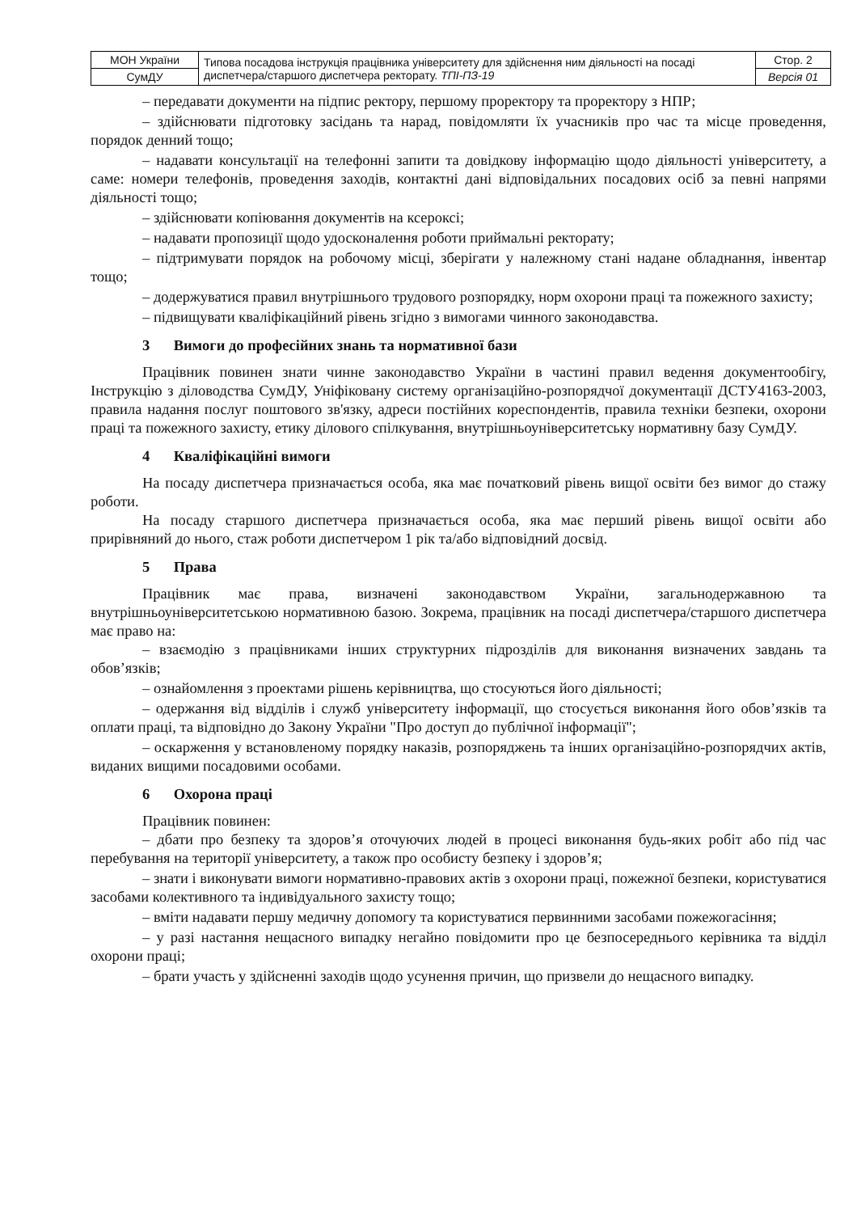| МОН України | Типова посадова інструкція працівника університету для здійснення ним діяльності на посаді диспетчера/старшого диспетчера ректорату. ТПІ-ПЗ-19 | Стор. 2 |
| СумДУ | | Версія 01 |
– передавати документи на підпис ректору, першому проректору та проректору з НПР;
– здійснювати підготовку засідань та нарад, повідомляти їх учасників про час та місце проведення, порядок денний тощо;
– надавати консультації на телефонні запити та довідкову інформацію щодо діяльності університету, а саме: номери телефонів, проведення заходів, контактні дані відповідальних посадових осіб за певні напрями діяльності тощо;
– здійснювати копіювання документів на ксероксі;
– надавати пропозиції щодо удосконалення роботи приймальні ректорату;
– підтримувати порядок на робочому місці, зберігати у належному стані надане обладнання, інвентар тощо;
– додержуватися правил внутрішнього трудового розпорядку, норм охорони праці та пожежного захисту;
– підвищувати кваліфікаційний рівень згідно з вимогами чинного законодавства.
3 Вимоги до професійних знань та нормативної бази
Працівник повинен знати чинне законодавство України в частині правил ведення документообігу, Інструкцію з діловодства СумДУ, Уніфіковану систему організаційно-розпорядчої документації ДСТУ4163-2003, правила надання послуг поштового зв'язку, адреси постійних кореспондентів, правила техніки безпеки, охорони праці та пожежного захисту, етику ділового спілкування, внутрішньоуніверситетську нормативну базу СумДУ.
4 Кваліфікаційні вимоги
На посаду диспетчера призначається особа, яка має початковий рівень вищої освіти без вимог до стажу роботи.
На посаду старшого диспетчера призначається особа, яка має перший рівень вищої освіти або прирівняний до нього, стаж роботи диспетчером 1 рік та/або відповідний досвід.
5 Права
Працівник має права, визначені законодавством України, загальнодержавною та внутрішньоуніверситетською нормативною базою. Зокрема, працівник на посаді диспетчера/старшого диспетчера має право на:
– взаємодію з працівниками інших структурних підрозділів для виконання визначених завдань та обов’язків;
– ознайомлення з проектами рішень керівництва, що стосуються його діяльності;
– одержання від відділів і служб університету інформації, що стосується виконання його обов’язків та оплати праці, та відповідно до Закону України "Про доступ до публічної інформації";
– оскарження у встановленому порядку наказів, розпоряджень та інших організаційно-розпорядчих актів, виданих вищими посадовими особами.
6 Охорона праці
Працівник повинен:
– дбати про безпеку та здоров’я оточуючих людей в процесі виконання будь-яких робіт або під час перебування на території університету, а також про особисту безпеку і здоров’я;
– знати і виконувати вимоги нормативно-правових актів з охорони праці, пожежної безпеки, користуватися засобами колективного та індивідуального захисту тощо;
– вміти надавати першу медичну допомогу та користуватися первинними засобами пожежогасіння;
– у разі настання нещасного випадку негайно повідомити про це безпосереднього керівника та відділ охорони праці;
– брати участь у здійсненні заходів щодо усунення причин, що призвели до нещасного випадку.